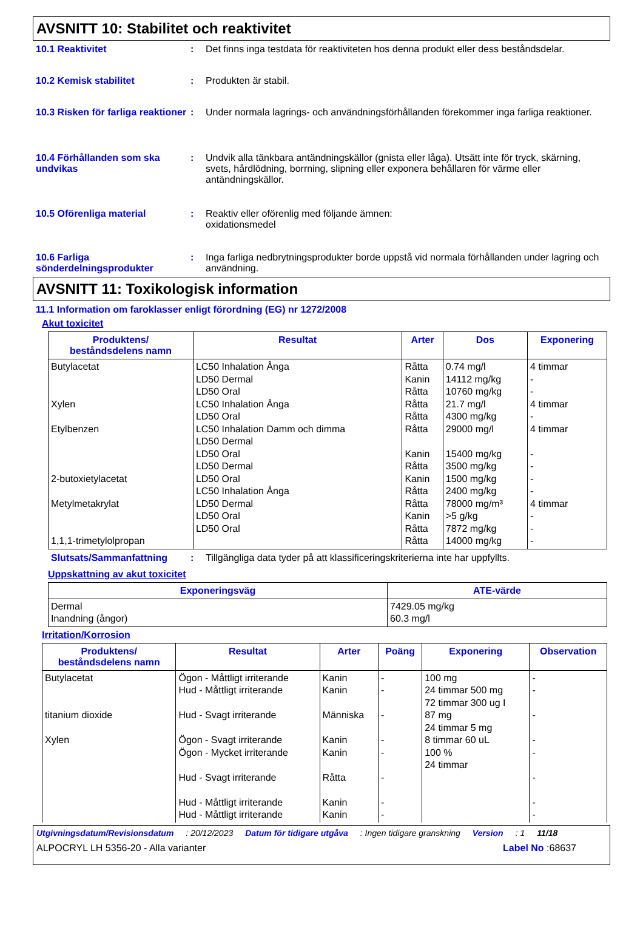AVSNITT 10: Stabilitet och reaktivitet
10.1 Reaktivitet : Det finns inga testdata för reaktiviteten hos denna produkt eller dess beståndsdelar.
10.2 Kemisk stabilitet : Produkten är stabil.
10.3 Risken för farliga reaktioner
: Under normala lagrings- och användningsförhållanden förekommer inga farliga reaktioner.
10.4 Förhållanden som ska undvikas
: Undvik alla tänkbara antändningskällor (gnista eller låga). Utsätt inte för tryck, skärning, svets, hårdlödning, borrning, slipning eller exponera behållaren för värme eller antändningskällor.
10.5 Oförenliga material : Reaktiv eller oförenlig med följande ämnen:
oxidationsmedel
10.6 Farliga sönderdelningsprodukter
: Inga farliga nedbrytningsprodukter borde uppstå vid normala förhållanden under lagring och användning.
AVSNITT 11: Toxikologisk information
11.1 Information om faroklasser enligt förordning (EG) nr 1272/2008
Akut toxicitet
| Produktens/ beståndsdelens namn | Resultat | Arter | Dos | Exponering |
| --- | --- | --- | --- | --- |
| Butylacetat Xylen Etylbenzen 2-butoxietylacetat Metylmetakrylat 1,1,1-trimetylolpropan | LC50 Inhalation Ånga LD50 Dermal LD50 Oral LC50 Inhalation Ånga LD50 Oral LC50 Inhalation Damm och dimma LD50 Dermal LD50 Oral LD50 Dermal LD50 Oral LC50 Inhalation Ånga LD50 Dermal LD50 Oral LD50 Oral | Råtta Kanin Råtta Råtta Råtta Råtta Kanin Råtta Kanin Råtta Råtta Kanin Råtta Råtta | 0.74 mg/l 14112 mg/kg 10760 mg/kg 21.7 mg/l 4300 mg/kg 29000 mg/l 15400 mg/kg 3500 mg/kg 1500 mg/kg 2400 mg/kg 78000 mg/m³ >5 g/kg 7872 mg/kg 14000 mg/kg | 4 timmar - - 4 timmar - 4 timmar - - - - 4 timmar - - - |
Slutsats/Sammanfattning : Tillgängliga data tyder på att klassificeringskriterierna inte har uppfyllts.
Uppskattning av akut toxicitet
| Exponeringsväg | ATE-värde |
| --- | --- |
| Dermal Inandning (ångor) | 7429.05 mg/kg 60.3 mg/l |
Irritation/Korrosion
| Produktens/ beståndsdelens namn | Resultat | Arter | Poäng | Exponering | Observation |
| --- | --- | --- | --- | --- | --- |
| Butylacetat titanium dioxide Xylen | Ögon - Måttligt irriterande Hud - Måttligt irriterande Hud - Svagt irriterande Ögon - Svagt irriterande Ögon - Mycket irriterande Hud - Svagt irriterande Hud - Måttligt irriterande Hud - Måttligt irriterande | Kanin Kanin Människa Kanin Kanin Råtta Kanin Kanin | - - - - - - - - | 100 mg 24 timmar 500 mg 72 timmar 300 ug I 87 mg 24 timmar 5 mg 8 timmar 60 uL 100 % 24 timmar | - - - - - - - - |
Utgivningsdatum/Revisionsdatum: 20/12/2023 Datum för tidigare utgåva: Ingen tidigare granskning Version: 1 11/18
ALPOCRYL LH 5356-20 - Alla varianter Label No :68637